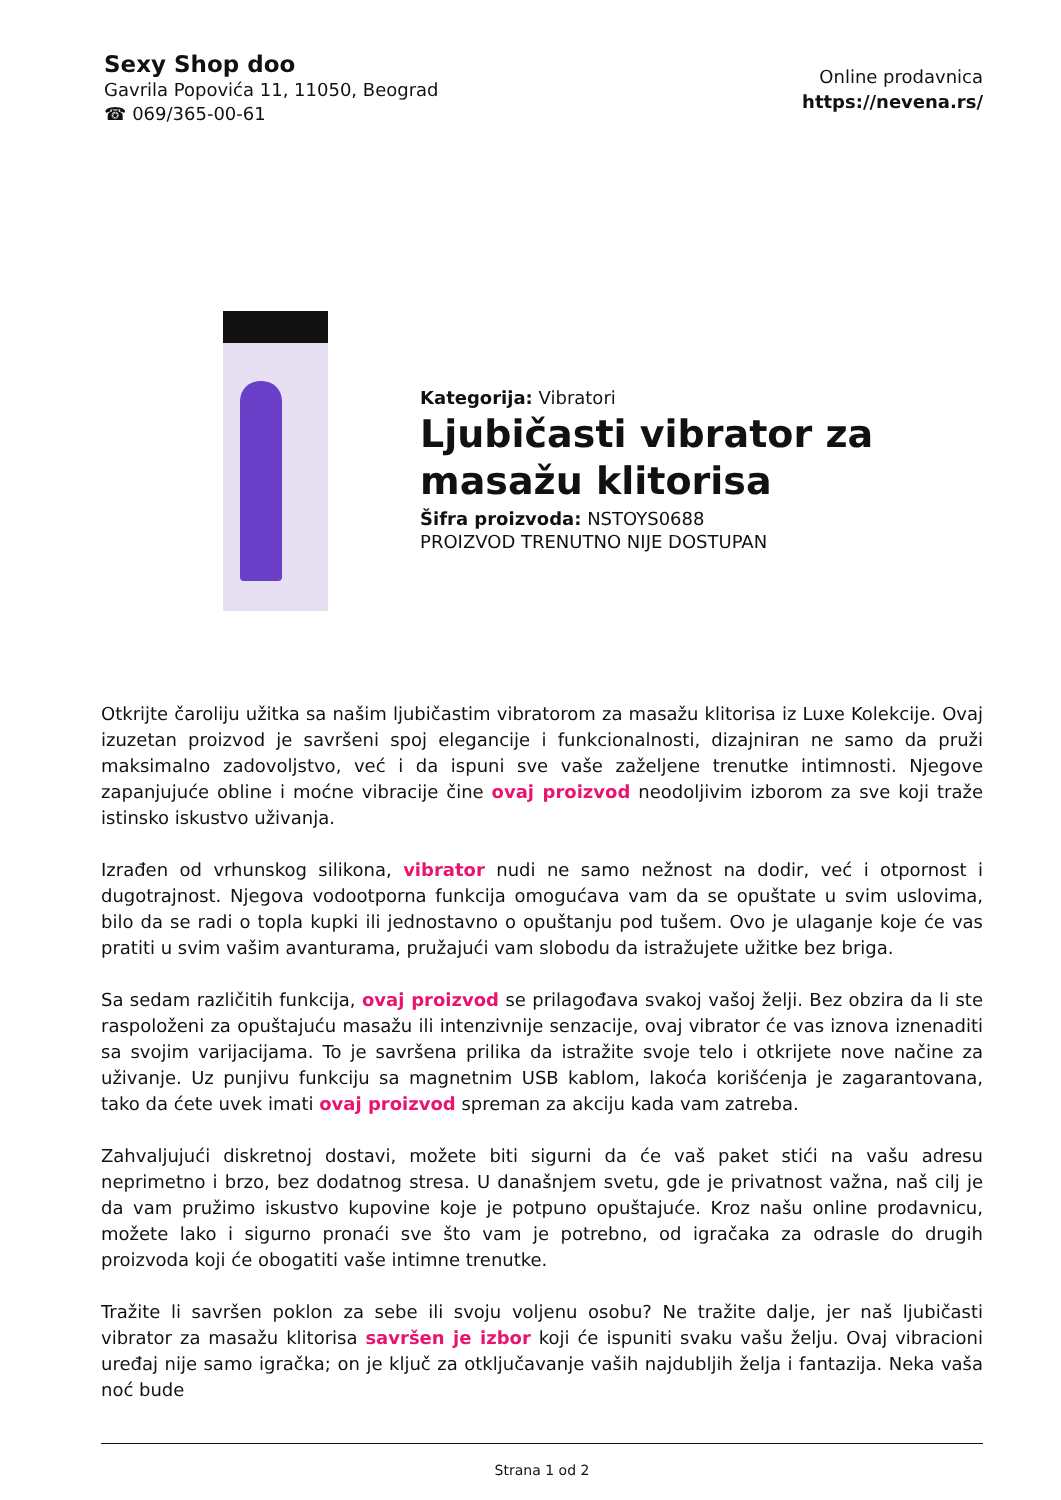Sexy Shop doo
Gavrila Popovića 11, 11050, Beograd
☎ 069/365-00-61
Online prodavnica
https://nevena.rs/
Kategorija: Vibratori
Ljubičasti vibrator za masažu klitorisa
Šifra proizvoda: NSTOYS0688
PROIZVOD TRENUTNO NIJE DOSTUPAN
Otkrijte čaroliju užitka sa našim ljubičastim vibratorom za masažu klitorisa iz Luxe Kolekcije. Ovaj izuzetan proizvod je savršeni spoj elegancije i funkcionalnosti, dizajniran ne samo da pruži maksimalno zadovoljstvo, već i da ispuni sve vaše zaželjene trenutke intimnosti. Njegove zapanjujuće obline i moćne vibracije čine ovaj proizvod neodoljivim izborom za sve koji traže istinsko iskustvo uživanja.
Izrađen od vrhunskog silikona, vibrator nudi ne samo nežnost na dodir, već i otpornost i dugotrajnost. Njegova vodootporna funkcija omogućava vam da se opuštate u svim uslovima, bilo da se radi o topla kupki ili jednostavno o opuštanju pod tušem. Ovo je ulaganje koje će vas pratiti u svim vašim avanturama, pružajući vam slobodu da istražujete užitke bez briga.
Sa sedam različitih funkcija, ovaj proizvod se prilagođava svakoj vašoj želji. Bez obzira da li ste raspoloženi za opuštajuću masažu ili intenzivnije senzacije, ovaj vibrator će vas iznova iznenaditi sa svojim varijacijama. To je savršena prilika da istražite svoje telo i otkrijete nove načine za uživanje. Uz punjivu funkciju sa magnetnim USB kablom, lakoća korišćenja je zagarantovana, tako da ćete uvek imati ovaj proizvod spreman za akciju kada vam zatreba.
Zahvaljujući diskretnoj dostavi, možete biti sigurni da će vaš paket stići na vašu adresu neprimetno i brzo, bez dodatnog stresa. U današnjem svetu, gde je privatnost važna, naš cilj je da vam pružimo iskustvo kupovine koje je potpuno opuštajuće. Kroz našu online prodavnicu, možete lako i sigurno pronaći sve što vam je potrebno, od igračaka za odrasle do drugih proizvoda koji će obogatiti vaše intimne trenutke.
Tražite li savršen poklon za sebe ili svoju voljenu osobu? Ne tražite dalje, jer naš ljubičasti vibrator za masažu klitorisa savršen je izbor koji će ispuniti svaku vašu želju. Ovaj vibracioni uređaj nije samo igračka; on je ključ za otključavanje vaših najdubljih želja i fantazija. Neka vaša noć bude
Strana 1 od 2